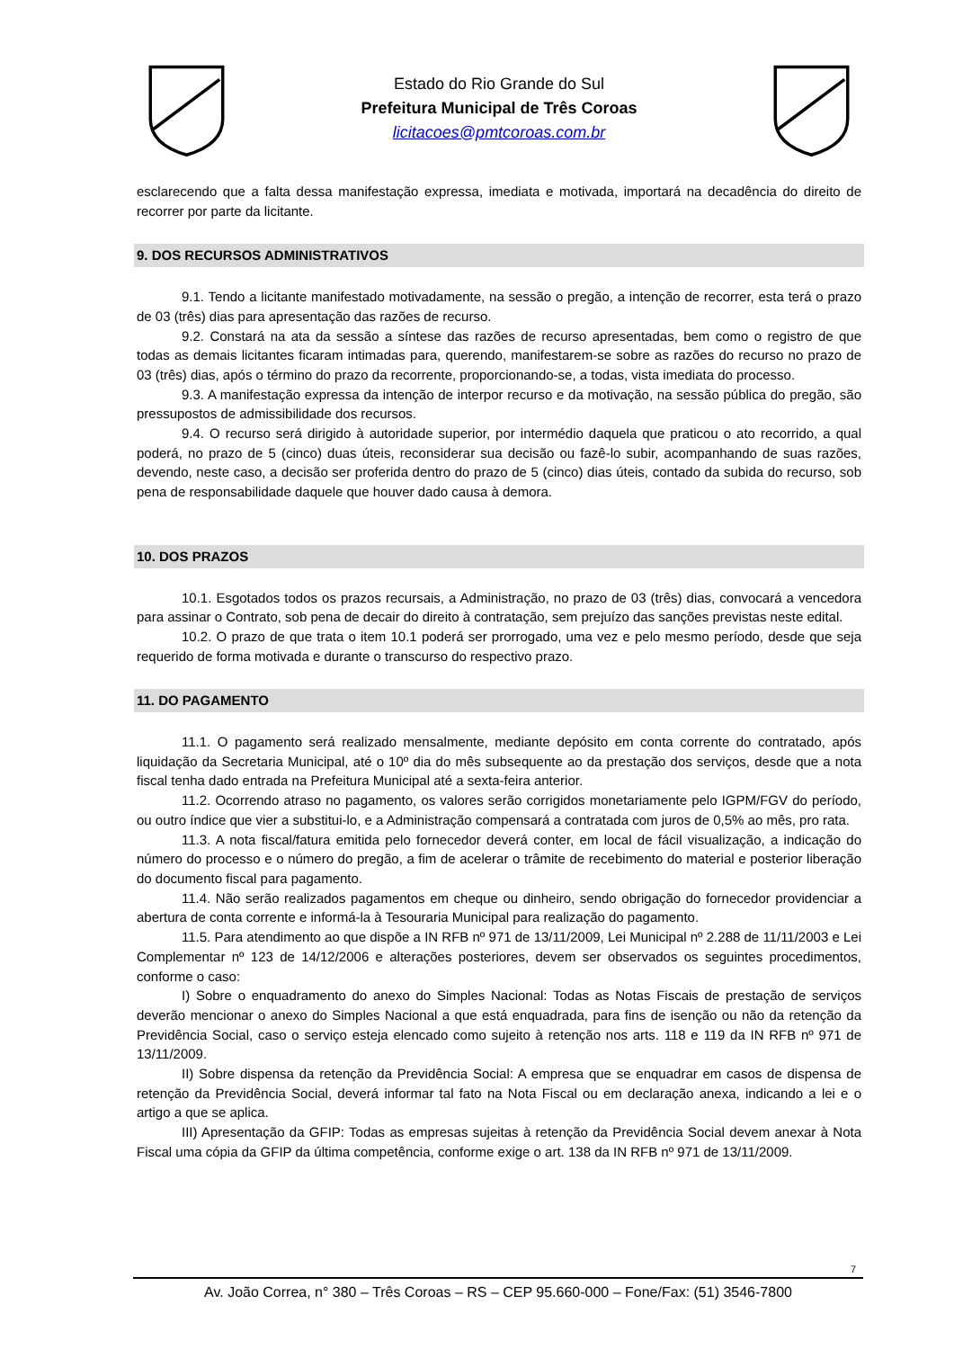Estado do Rio Grande do Sul
Prefeitura Municipal de Três Coroas
licitacoes@pmtcoroas.com.br
esclarecendo que a falta dessa manifestação expressa, imediata e motivada, importará na decadência do direito de recorrer por parte da licitante.
9. DOS RECURSOS ADMINISTRATIVOS
9.1. Tendo a licitante manifestado motivadamente, na sessão o pregão, a intenção de recorrer, esta terá o prazo de 03 (três) dias para apresentação das razões de recurso.
9.2. Constará na ata da sessão a síntese das razões de recurso apresentadas, bem como o registro de que todas as demais licitantes ficaram intimadas para, querendo, manifestarem-se sobre as razões do recurso no prazo de 03 (três) dias, após o término do prazo da recorrente, proporcionando-se, a todas, vista imediata do processo.
9.3. A manifestação expressa da intenção de interpor recurso e da motivação, na sessão pública do pregão, são pressupostos de admissibilidade dos recursos.
9.4. O recurso será dirigido à autoridade superior, por intermédio daquela que praticou o ato recorrido, a qual poderá, no prazo de 5 (cinco) duas úteis, reconsiderar sua decisão ou fazê-lo subir, acompanhando de suas razões, devendo, neste caso, a decisão ser proferida dentro do prazo de 5 (cinco) dias úteis, contado da subida do recurso, sob pena de responsabilidade daquele que houver dado causa à demora.
10. DOS PRAZOS
10.1. Esgotados todos os prazos recursais, a Administração, no prazo de 03 (três) dias, convocará a vencedora para assinar o Contrato, sob pena de decair do direito à contratação, sem prejuízo das sanções previstas neste edital.
10.2. O prazo de que trata o item 10.1 poderá ser prorrogado, uma vez e pelo mesmo período, desde que seja requerido de forma motivada e durante o transcurso do respectivo prazo.
11. DO PAGAMENTO
11.1. O pagamento será realizado mensalmente, mediante depósito em conta corrente do contratado, após liquidação da Secretaria Municipal, até o 10º dia do mês subsequente ao da prestação dos serviços, desde que a nota fiscal tenha dado entrada na Prefeitura Municipal até a sexta-feira anterior.
11.2. Ocorrendo atraso no pagamento, os valores serão corrigidos monetariamente pelo IGPM/FGV do período, ou outro índice que vier a substitui-lo, e a Administração compensará a contratada com juros de 0,5% ao mês, pro rata.
11.3. A nota fiscal/fatura emitida pelo fornecedor deverá conter, em local de fácil visualização, a indicação do número do processo e o número do pregão, a fim de acelerar o trâmite de recebimento do material e posterior liberação do documento fiscal para pagamento.
11.4. Não serão realizados pagamentos em cheque ou dinheiro, sendo obrigação do fornecedor providenciar a abertura de conta corrente e informá-la à Tesouraria Municipal para realização do pagamento.
11.5. Para atendimento ao que dispõe a IN RFB nº 971 de 13/11/2009, Lei Municipal nº 2.288 de 11/11/2003 e Lei Complementar nº 123 de 14/12/2006 e alterações posteriores, devem ser observados os seguintes procedimentos, conforme o caso:
I) Sobre o enquadramento do anexo do Simples Nacional: Todas as Notas Fiscais de prestação de serviços deverão mencionar o anexo do Simples Nacional a que está enquadrada, para fins de isenção ou não da retenção da Previdência Social, caso o serviço esteja elencado como sujeito à retenção nos arts. 118 e 119 da IN RFB nº 971 de 13/11/2009.
II) Sobre dispensa da retenção da Previdência Social: A empresa que se enquadrar em casos de dispensa de retenção da Previdência Social, deverá informar tal fato na Nota Fiscal ou em declaração anexa, indicando a lei e o artigo a que se aplica.
III) Apresentação da GFIP: Todas as empresas sujeitas à retenção da Previdência Social devem anexar à Nota Fiscal uma cópia da GFIP da última competência, conforme exige o art. 138 da IN RFB nº 971 de 13/11/2009.
7
Av. João Correa, n° 380 – Três Coroas – RS – CEP 95.660-000 – Fone/Fax: (51) 3546-7800